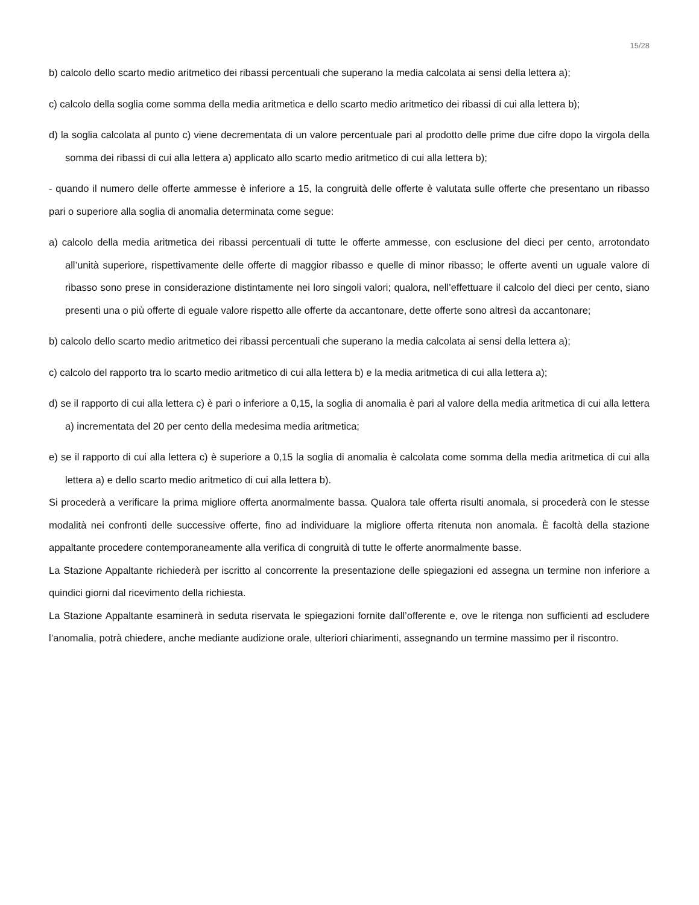15/28
b) calcolo dello scarto medio aritmetico dei ribassi percentuali che superano la media calcolata ai sensi della lettera a);
c) calcolo della soglia come somma della media aritmetica e dello scarto medio aritmetico dei ribassi di cui alla lettera b);
d) la soglia calcolata al punto c) viene decrementata di un valore percentuale pari al prodotto delle prime due cifre dopo la virgola della somma dei ribassi di cui alla lettera a) applicato allo scarto medio aritmetico di cui alla lettera b);
- quando il numero delle offerte ammesse è inferiore a 15, la congruità delle offerte è valutata sulle offerte che presentano un ribasso pari o superiore alla soglia di anomalia determinata come segue:
a) calcolo della media aritmetica dei ribassi percentuali di tutte le offerte ammesse, con esclusione del dieci per cento, arrotondato all’unità superiore, rispettivamente delle offerte di maggior ribasso e quelle di minor ribasso; le offerte aventi un uguale valore di ribasso sono prese in considerazione distintamente nei loro singoli valori; qualora, nell’effettuare il calcolo del dieci per cento, siano presenti una o più offerte di eguale valore rispetto alle offerte da accantonare, dette offerte sono altresì da accantonare;
b) calcolo dello scarto medio aritmetico dei ribassi percentuali che superano la media calcolata ai sensi della lettera a);
c) calcolo del rapporto tra lo scarto medio aritmetico di cui alla lettera b) e la media aritmetica di cui alla lettera a);
d) se il rapporto di cui alla lettera c) è pari o inferiore a 0,15, la soglia di anomalia è pari al valore della media aritmetica di cui alla lettera a) incrementata del 20 per cento della medesima media aritmetica;
e) se il rapporto di cui alla lettera c) è superiore a 0,15 la soglia di anomalia è calcolata come somma della media aritmetica di cui alla lettera a) e dello scarto medio aritmetico di cui alla lettera b).
Si procederà a verificare la prima migliore offerta anormalmente bassa. Qualora tale offerta risulti anomala, si procederà con le stesse modalità nei confronti delle successive offerte, fino ad individuare la migliore offerta ritenuta non anomala. È facoltà della stazione appaltante procedere contemporaneamente alla verifica di congruità di tutte le offerte anormalmente basse.
La Stazione Appaltante richiederà per iscritto al concorrente la presentazione delle spiegazioni ed assegna un termine non inferiore a quindici giorni dal ricevimento della richiesta.
La Stazione Appaltante esaminerà in seduta riservata le spiegazioni fornite dall’offerente e, ove le ritenga non sufficienti ad escludere l’anomalia, potrà chiedere, anche mediante audizione orale, ulteriori chiarimenti, assegnando un termine massimo per il riscontro.